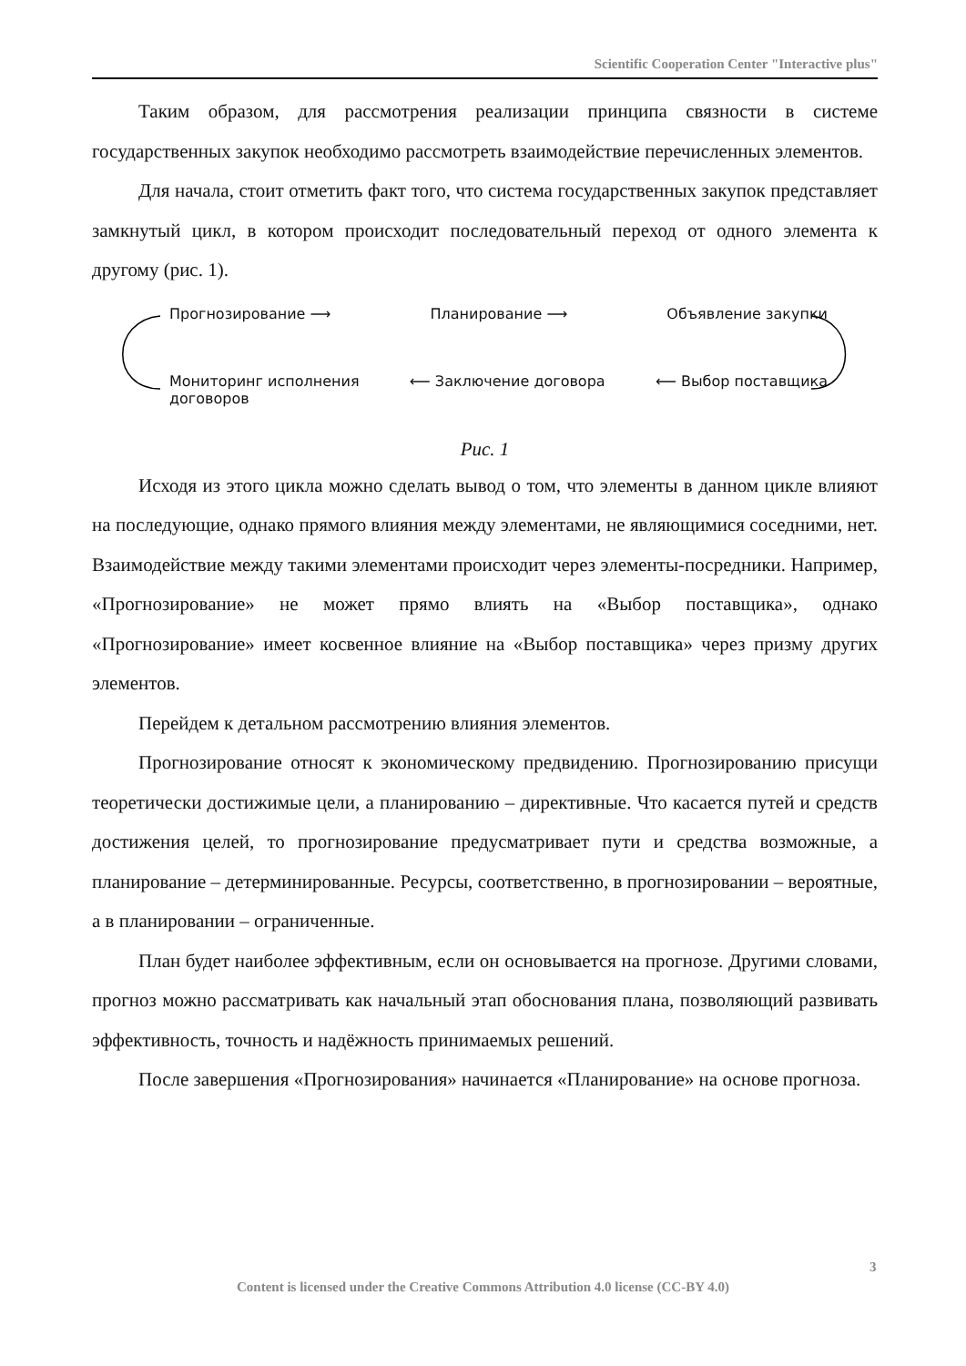Scientific Cooperation Center "Interactive plus"
Таким образом, для рассмотрения реализации принципа связности в системе государственных закупок необходимо рассмотреть взаимодействие перечисленных элементов.
Для начала, стоит отметить факт того, что система государственных закупок представляет замкнутый цикл, в котором происходит последовательный переход от одного элемента к другому (рис. 1).
Прогнозирование ⟶ Планирование ⟶ Объявление закупки
Мониторинг исполнения
договоров ⟵ Заключение договора ⟵ Выбор поставщика
Рис. 1
Исходя из этого цикла можно сделать вывод о том, что элементы в данном цикле влияют на последующие, однако прямого влияния между элементами, не являющимися соседними, нет. Взаимодействие между такими элементами происходит через элементы-посредники. Например, «Прогнозирование» не может прямо влиять на «Выбор поставщика», однако «Прогнозирование» имеет косвенное влияние на «Выбор поставщика» через призму других элементов.
Перейдем к детальном рассмотрению влияния элементов.
Прогнозирование относят к экономическому предвидению. Прогнозированию присущи теоретически достижимые цели, а планированию – директивные. Что касается путей и средств достижения целей, то прогнозирование предусматривает пути и средства возможные, а планирование – детерминированные. Ресурсы, соответственно, в прогнозировании – вероятные, а в планировании – ограниченные.
План будет наиболее эффективным, если он основывается на прогнозе. Другими словами, прогноз можно рассматривать как начальный этап обоснования плана, позволяющий развивать эффективность, точность и надёжность принимаемых решений.
После завершения «Прогнозирования» начинается «Планирование» на основе прогноза.
3
Content is licensed under the Creative Commons Attribution 4.0 license (CC-BY 4.0)